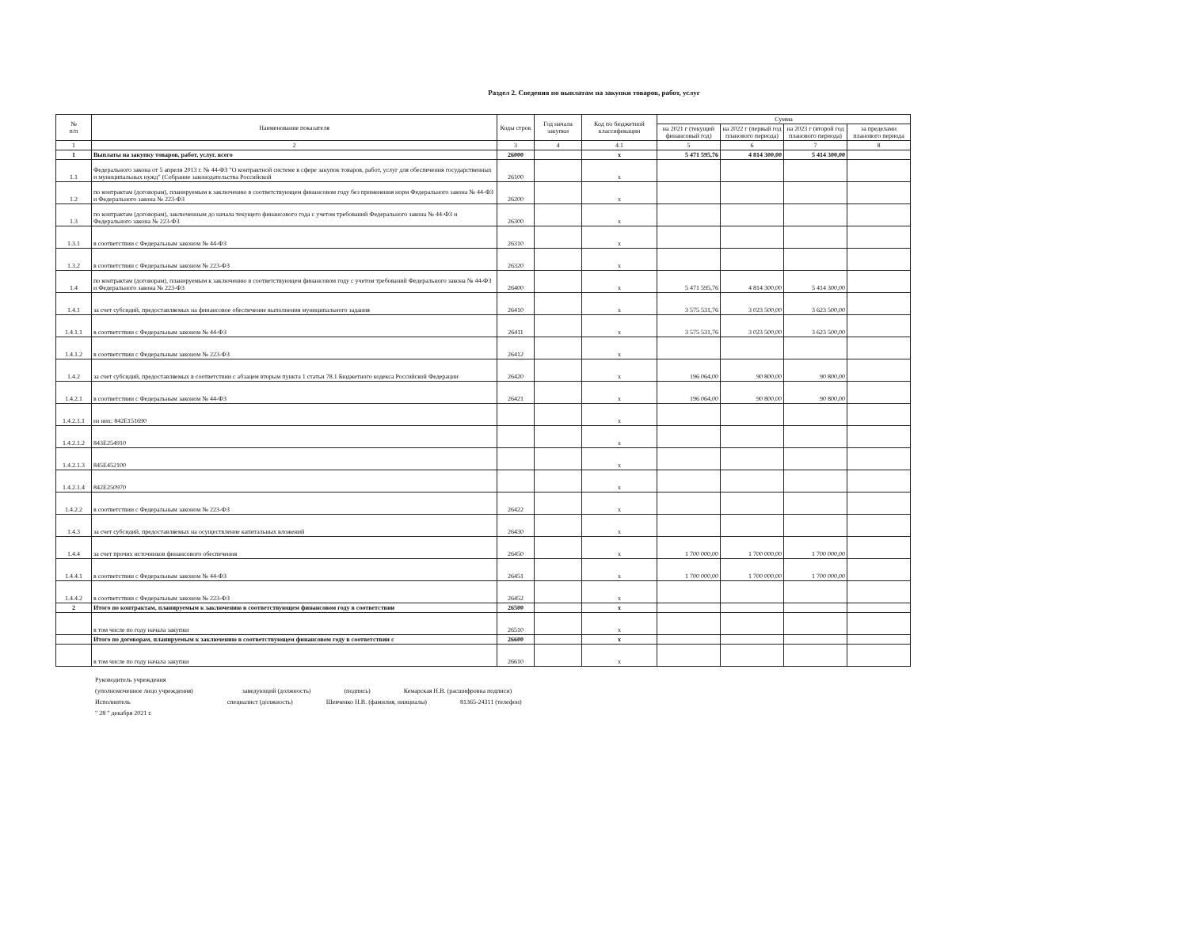Раздел 2. Сведения по выплатам на закупки товаров, работ, услуг
| № п/п | Наименование показателя | Коды строк | Год начала закупки | Код по бюджетной классификации | Сумма | | | |
| --- | --- | --- | --- | --- | --- | --- | --- | --- |
| | | | | | на 2021 г (текущий финансовый год) | на 2022 г (первый год планового периода) | на 2023 г (второй год планового периода) | за пределами планового периода |
| 1 | 2 | 3 | 4 | 4.1 | 5 | 6 | 7 | 8 |
| 1 | Выплаты на закупку товаров, работ, услуг, всего | 26000 | | x | 5 471 595,76 | 4 814 300,00 | 5 414 300,00 | |
| 1.1 | Федерального закона от 5 апреля 2013 г. № 44-ФЗ "О контрактной системе в сфере закупок товаров, работ, услуг для обеспечения государственных и муниципальных нужд" (Собрание законодательства Российской | 26100 | | x | | | | |
| 1.2 | по контрактам (договорам), планируемым к заключению в соответствующем финансовом году без применения норм Федерального закона № 44-ФЗ и Федерального закона № 223-ФЗ | 26200 | | x | | | | |
| 1.3 | по контрактам (договорам), заключенным до начала текущего финансового года с учетом требований Федерального закона № 44-ФЗ и Федерального закона № 223-ФЗ | 26300 | | x | | | | |
| 1.3.1 | в соответствии с Федеральным законом № 44-ФЗ | 26310 | | x | | | | |
| 1.3.2 | в соответствии с Федеральным законом № 223-ФЗ | 26320 | | x | | | | |
| 1.4 | по контрактам (договорам), планируемым к заключению в соответствующем финансовом году с учетом требований Федерального закона № 44-ФЗ и Федерального закона № 223-ФЗ | 26400 | | x | 5 471 595,76 | 4 814 300,00 | 5 414 300,00 | |
| 1.4.1 | за счет субсидий, предоставляемых на финансовое обеспечение выполнения муниципального задания | 26410 | | x | 3 575 531,76 | 3 023 500,00 | 3 623 500,00 | |
| 1.4.1.1 | в соответствии с Федеральным законом № 44-ФЗ | 26411 | | x | 3 575 531,76 | 3 023 500,00 | 3 623 500,00 | |
| 1.4.1.2 | в соответствии с Федеральным законом № 223-ФЗ | 26412 | | x | | | | |
| 1.4.2 | за счет субсидий, предоставляемых в соответствии с абзацем вторым пункта 1 статьи 78.1 Бюджетного кодекса Российской Федерации | 26420 | | x | 196 064,00 | 90 800,00 | 90 800,00 | |
| 1.4.2.1 | в соответствии с Федеральным законом № 44-ФЗ | 26421 | | x | 196 064,00 | 90 800,00 | 90 800,00 | |
| 1.4.2.1.1 | из них: 842Е151690 | | | x | | | | |
| 1.4.2.1.2 | 843Е254910 | | | x | | | | |
| 1.4.2.1.3 | 845Е452100 | | | x | | | | |
| 1.4.2.1.4 | 842Е250970 | | | x | | | | |
| 1.4.2.2 | в соответствии с Федеральным законом № 223-ФЗ | 26422 | | x | | | | |
| 1.4.3 | за счет субсидий, предоставляемых на осуществление капитальных вложений | 26430 | | x | | | | |
| 1.4.4 | за счет прочих источников финансового обеспечения | 26450 | | x | 1 700 000,00 | 1 700 000,00 | 1 700 000,00 | |
| 1.4.4.1 | в соответствии с Федеральным законом № 44-ФЗ | 26451 | | x | 1 700 000,00 | 1 700 000,00 | 1 700 000,00 | |
| 1.4.4.2 | в соответствии с Федеральным законом № 223-ФЗ | 26452 | | x | | | | |
| 2 | Итого по контрактам, планируемым к заключению в соответствующем финансовом году в соответствии | 26500 | | x | | | | |
| | в том числе по году начала закупки | 26510 | | x | | | | |
| | Итого по договорам, планируемым к заключению в соответствующем финансовом году в соответствии с | 26600 | | x | | | | |
| | в том числе по году начала закупки | 26610 | | x | | | | |
Руководитель учреждения
(уполномоченное лицо учреждения) заведующий (должность) (подпись) Кемарская Н.В. (расшифровка подписи)
Исполнитель специалист (должность) Шевченко Н.В. (фамилия, инициалы) 81365-24311 (телефон)
" 28 " декабря 2021 г.